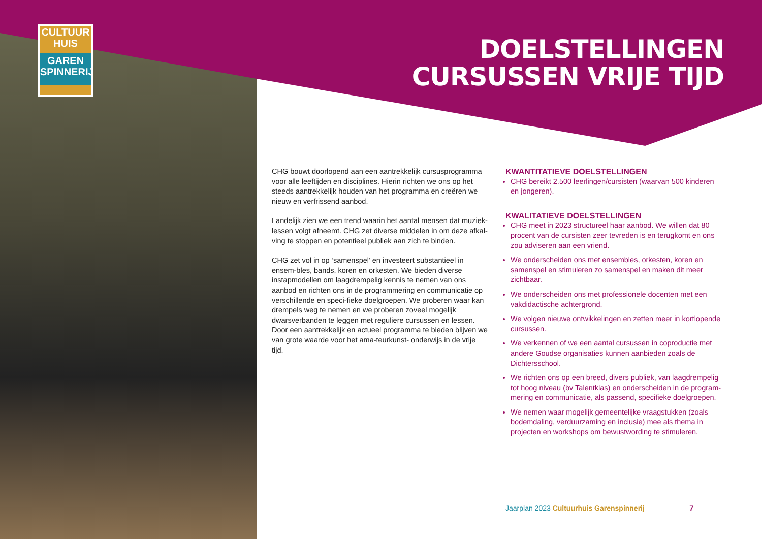CULTUUR
HUIS
GAREN
SPINNERIJ
DOELSTELLINGEN
CURSUSSEN VRIJE TIJD
CHG bouwt doorlopend aan een aantrekkelijk cursusprogramma voor alle leeftijden en disciplines. Hierin richten we ons op het steeds aantrekkelijk houden van het programma en creëren we nieuw en verfrissend aanbod.
Landelijk zien we een trend waarin het aantal mensen dat muziek-lessen volgt afneemt. CHG zet diverse middelen in om deze afkal-ving te stoppen en potentieel publiek aan zich te binden.
CHG zet vol in op ‘samenspel’ en investeert substantieel in ensem-bles, bands, koren en orkesten. We bieden diverse instapmodellen om laagdrempelig kennis te nemen van ons aanbod en richten ons in de programmering en communicatie op verschillende en speci-fieke doelgroepen. We proberen waar kan drempels weg te nemen en we proberen zoveel mogelijk dwarsverbanden te leggen met reguliere cursussen en lessen. Door een aantrekkelijk en actueel programma te bieden blijven we van grote waarde voor het ama-teurkunst- onderwijs in de vrije tijd.
KWANTITATIEVE DOELSTELLINGEN
CHG bereikt 2.500 leerlingen/cursisten (waarvan 500 kinderen en jongeren).
KWALITATIEVE DOELSTELLINGEN
CHG meet in 2023 structureel haar aanbod. We willen dat 80 procent van de cursisten zeer tevreden is en terugkomt en ons zou adviseren aan een vriend.
We onderscheiden ons met ensembles, orkesten, koren en samenspel en stimuleren zo samenspel en maken dit meer zichtbaar.
We onderscheiden ons met professionele docenten met een vakdidactische achtergrond.
We volgen nieuwe ontwikkelingen en zetten meer in kortlopende cursussen.
We verkennen of we een aantal cursussen in coproductie met andere Goudse organisaties kunnen aanbieden zoals de Dichtersschool.
We richten ons op een breed, divers publiek, van laagdrempelig tot hoog niveau (bv Talentklas) en onderscheiden in de program-mering en communicatie, als passend, specifieke doelgroepen.
We nemen waar mogelijk gemeentelijke vraagstukken (zoals bodemdaling, verduurzaming en inclusie) mee als thema in projecten en workshops om bewustwording te stimuleren.
Jaarplan 2023 Cultuurhuis Garenspinnerij 7